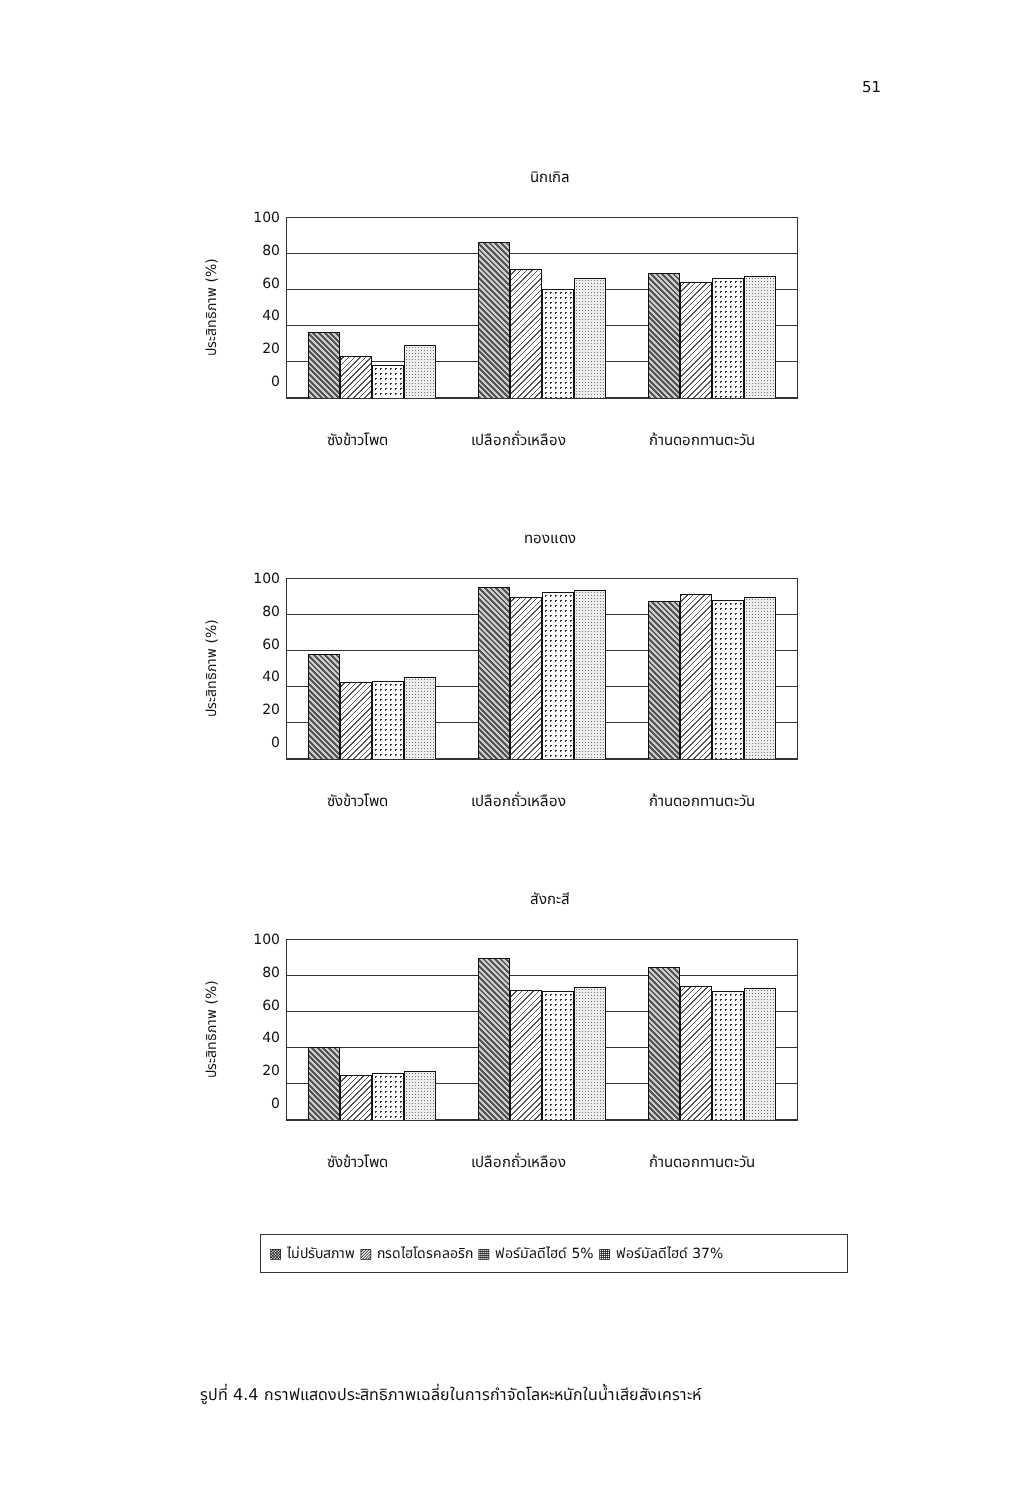51
นิกเกิล
ประสิทธิภาพ (%)
100
80
60
40
20
0
ซังข้าวโพด เปลือกถั่วเหลือง ก้านดอกทานตะวัน
ทองแดง
ประสิทธิภาพ (%)
100
80
60
40
20
0
ซังข้าวโพด เปลือกถั่วเหลือง ก้านดอกทานตะวัน
สังกะสี
ประสิทธิภาพ (%)
100
80
60
40
20
0
ซังข้าวโพด เปลือกถั่วเหลือง ก้านดอกทานตะวัน
▩ ไม่ปรับสภาพ ▨ กรดไฮโดรคลอริก ▦ ฟอร์มัลดีไฮด์ 5% ▦ ฟอร์มัลดีไฮด์ 37%
รูปที่ 4.4 กราฟแสดงประสิทธิภาพเฉลี่ยในการกำจัดโลหะหนักในน้ำเสียสังเคราะห์